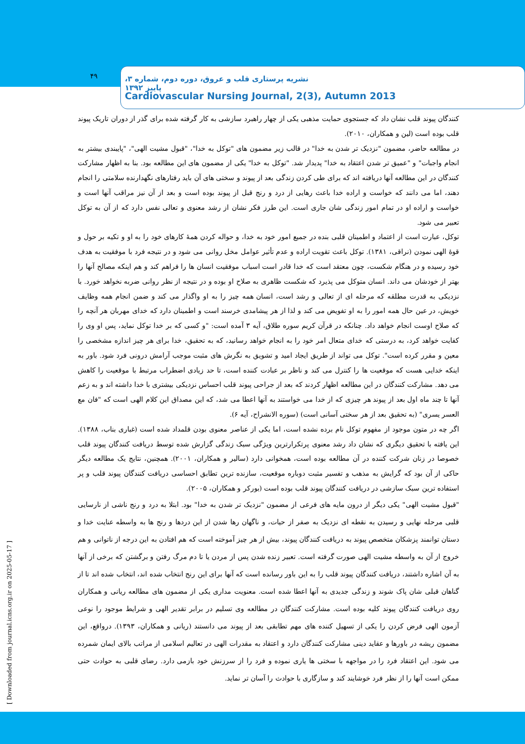۴۹
نشریه پرستاری قلب و عروق، دوره دوم، شماره ۳، پاییز ۱۳۹۲
Cardiovascular Nursing Journal, 2(3), Autumn 2013
[ Downloaded from journal.icns.org.ir on 2025-05-17 ]
کنندگان پیوند قلب نشان داد که جستجوی حمایت مذهبی یکی از چهار راهبرد سازشی به کار گرفته شده برای گذر از دوران تاریک پیوند قلب بوده است (لین و همکاران، ۲۰۱۰).
در مطالعه حاضر، مضمون "نزدیک تر شدن به خدا" در قالب زیر مضمون های "توکل به خدا"، "قبول مشیت الهی"، "پایبندی بیشتر به انجام واجبات" و "عمیق تر شدن اعتقاد به خدا" پدیدار شد. "توکل به خدا" یکی از مضمون های این مطالعه بود. بنا به اظهار مشارکت کنندگان در این مطالعه آنها دریافته اند که برای طی کردن زندگی بعد از پیوند و سختی های آن باید رفتارهای نگهدارنده سلامتی را انجام دهند، اما می دانند که خواست و اراده خدا باعث رهایی از درد و رنج قبل از پیوند بوده است و بعد از آن نیز مراقب آنها است و خواست و اراده او در تمام امور زندگی شان جاری است. این طرز فکر نشان از رشد معنوی و تعالی نفس دارد که از آن به توکل تعبیر می شود.
توکل، عبارت است از اعتماد و اطمینان قلبی بنده در جمیع امور خود به خدا، و حواله کردن همهٔ کارهای خود را به او و تکیه بر حول و قوهٔ الهی نمودن (نراقی، ۱۳۸۱). توکل باعث تقویت اراده و عدم تأثیر عوامل مخل روانی می شود و در نتیجه فرد با موفقیت به هدف خود رسیده و در هنگام شکست، چون معتقد است که خدا قادر است اسباب موفقیت انسان ها را فراهم کند و هم اینکه مصالح آنها را بهتر از خودشان می داند. انسان متوکل می پذیرد که شکست ظاهری به صلاح او بوده و در نتیجه از نظر روانی ضربه نخواهد خورد. با نزدیکی به قدرت مطلقه که مرحله ای از تعالی و رشد است، انسان همه چیز را به او واگذار می کند و ضمن انجام همه وظایف خویش، در عین حال همه امور را به او تفویض می کند و لذا از هر پیشامدی خرسند است و اطمینان دارد که خدای مهربان هر آنچه را که صلاح اوست انجام خواهد داد. چنانکه در قرآن کریم سوره طلاق، آیه ۳ آمده است: "و کسی که بر خدا توکل نماید، پس او وی را کفایت خواهد کرد، به درستی که خدای متعال امر خود را به انجام خواهد رسانید، که به تحقیق، خدا برای هر چیز اندازه مشخصی را معین و مقرر کرده است". توکل می تواند از طریق ایجاد امید و تشویق به نگرش های مثبت موجب آرامش درونی فرد شود. باور به اینکه خدایی هست که موقعیت ها را کنترل می کند و ناظر بر عبادت کننده است، تا حد زیادی اضطراب مرتبط با موقعیت را کاهش می دهد. مشارکت کنندگان در این مطالعه اظهار کردند که بعد از جراحی پیوند قلب احساس نزدیکی بیشتری با خدا داشته اند و به زعم آنها تا چند ماه اول بعد از پیوند هر چیزی که از خدا می خواستند به آنها اعطا می شد، که این مصداق این کلام الهی است که "فان مع العسر یسری" (به تحقیق بعد از هر سختی آسانی است) (سوره الانشراح، آیه ۶).
اگر چه در متون موجود از مفهوم توکل نام برده نشده است، اما یکی از عناصر معنوی بودن قلمداد شده است (غباری بناب، ۱۳۸۸). این یافته با تحقیق دیگری که نشان داد رشد معنوی پرتکرارترین ویژگی سبک زندگی گزارش شده توسط دریافت کنندگان پیوند قلب خصوصا در زنان شرکت کننده در آن مطالعه بوده است، همخوانی دارد (سالیر و همکاران، ۲۰۰۱). همچنین، نتایج یک مطالعه دیگر حاکی از آن بود که گرایش به مذهب و تفسیر مثبت دوباره موقعیت، سازنده ترین تطابق احساسی دریافت کنندگان پیوند قلب و پر استفاده ترین سبک سازشی در دریافت کنندگان پیوند قلب بوده است (بورکر و همکاران، ۲۰۰۵).
"قبول مشیت الهی" یکی دیگر از درون مایه های فرعی از مضمون "نزدیک تر شدن به خدا" بود. ابتلا به درد و رنج ناشی از نارسایی قلبی مرحله نهایی و رسیدن به نقطه ای نزدیک به صفر از حیات، و ناگهان رها شدن از این دردها و رنج ها به واسطه عنایت خدا و دستان توانمند پزشکان متخصص پیوند به دریافت کنندگان پیوند، بیش از هر چیز آموخته است که هم افتادن به این درجه از ناتوانی و هم خروج از آن به واسطه مشیت الهی صورت گرفته است. تعبیر زنده شدن پس از مردن یا تا دم مرگ رفتن و برگشتن که برخی از آنها به آن اشاره داشتند، دریافت کنندگان پیوند قلب را به این باور رسانده است که آنها برای این رنج انتخاب شده اند، انتخاب شده اند تا از گناهان قبلی شان پاک شوند و زندگی جدیدی به آنها اعطا شده است. معنویت مداری یکی از مضمون های مطالعه ریانی و همکاران روی دریافت کنندگان پیوند کلیه بوده است. مشارکت کنندگان در مطالعه وی تسلیم در برابر تقدیر الهی و شرایط موجود را نوعی آزمون الهی فرض کردن را یکی از تسهیل کننده های مهم تطابقی بعد از پیوند می دانستند (ریانی و همکاران، ۱۳۹۳). درواقع، این مضمون ریشه در باورها و عقاید دینی مشارکت کنندگان دارد و اعتقاد به مقدرات الهی در تعالیم اسلامی از مراتب بالای ایمان شمرده می شود. این اعتقاد فرد را در مواجهه با سختی ها یاری نموده و فرد را از سرزنش خود بازمی دارد. رضای قلبی به حوادث حتی ممکن است آنها را از نظر فرد خوشایند کند و سازگاری با حوادث را آسان تر نماید.